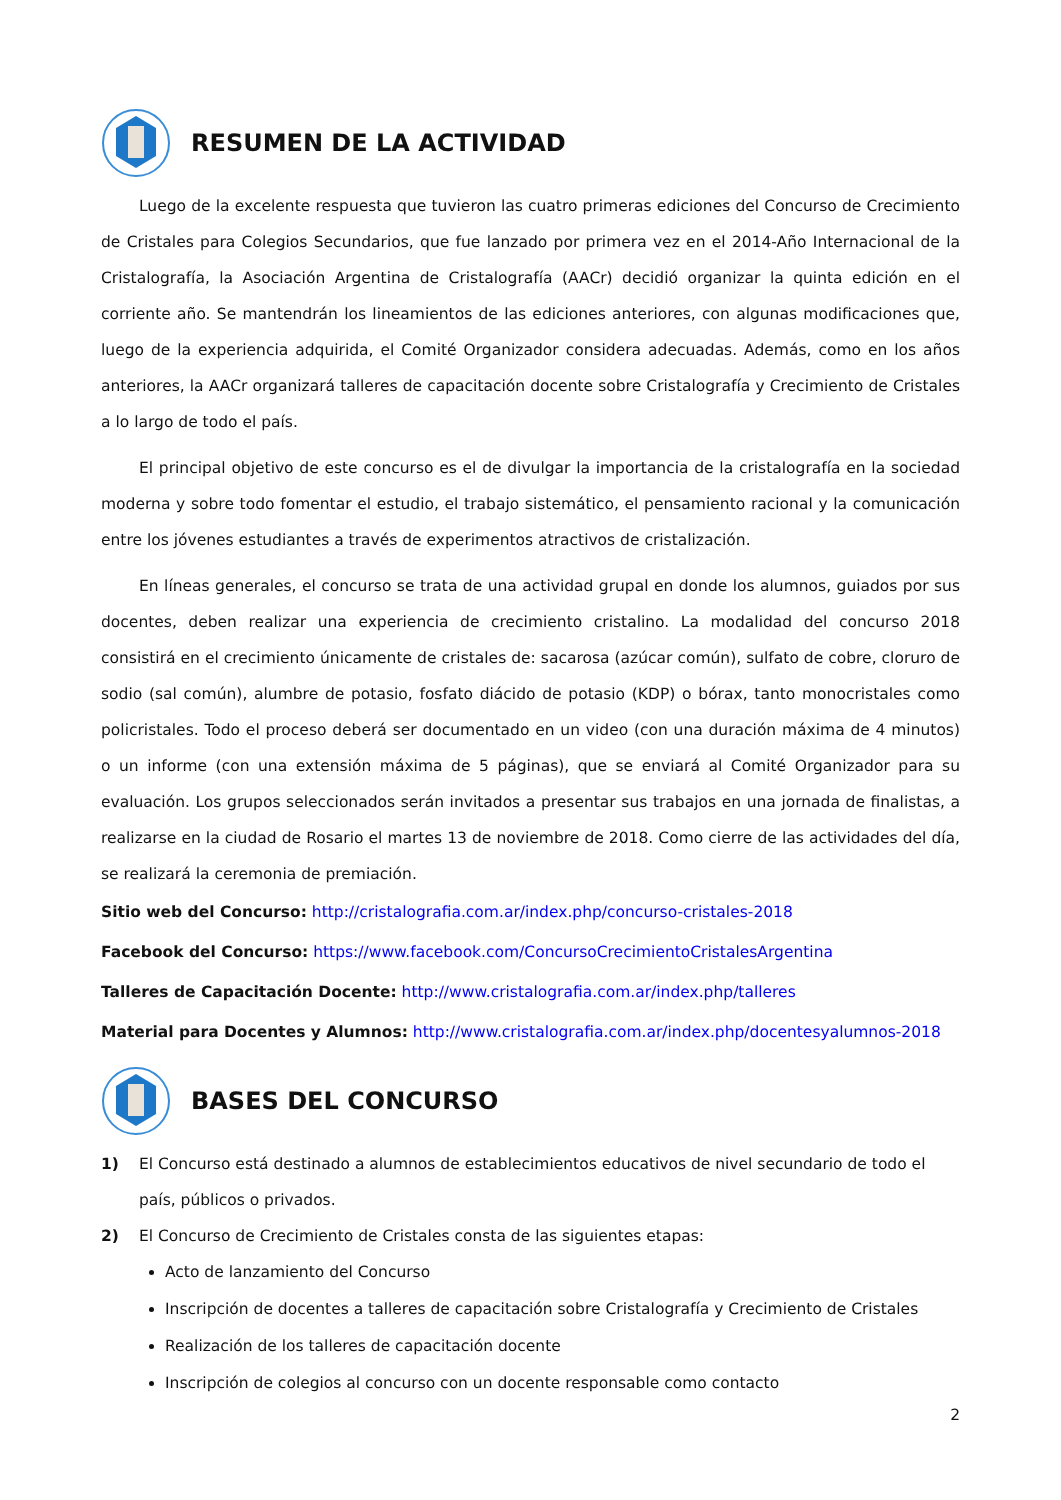RESUMEN DE LA ACTIVIDAD
Luego de la excelente respuesta que tuvieron las cuatro primeras ediciones del Concurso de Crecimiento de Cristales para Colegios Secundarios, que fue lanzado por primera vez en el 2014-Año Internacional de la Cristalografía, la Asociación Argentina de Cristalografía (AACr) decidió organizar la quinta edición en el corriente año. Se mantendrán los lineamientos de las ediciones anteriores, con algunas modificaciones que, luego de la experiencia adquirida, el Comité Organizador considera adecuadas. Además, como en los años anteriores, la AACr organizará talleres de capacitación docente sobre Cristalografía y Crecimiento de Cristales a lo largo de todo el país.
El principal objetivo de este concurso es el de divulgar la importancia de la cristalografía en la sociedad moderna y sobre todo fomentar el estudio, el trabajo sistemático, el pensamiento racional y la comunicación entre los jóvenes estudiantes a través de experimentos atractivos de cristalización.
En líneas generales, el concurso se trata de una actividad grupal en donde los alumnos, guiados por sus docentes, deben realizar una experiencia de crecimiento cristalino. La modalidad del concurso 2018 consistirá en el crecimiento únicamente de cristales de: sacarosa (azúcar común), sulfato de cobre, cloruro de sodio (sal común), alumbre de potasio, fosfato diácido de potasio (KDP) o bórax, tanto monocristales como policristales. Todo el proceso deberá ser documentado en un video (con una duración máxima de 4 minutos) o un informe (con una extensión máxima de 5 páginas), que se enviará al Comité Organizador para su evaluación. Los grupos seleccionados serán invitados a presentar sus trabajos en una jornada de finalistas, a realizarse en la ciudad de Rosario el martes 13 de noviembre de 2018. Como cierre de las actividades del día, se realizará la ceremonia de premiación.
Sitio web del Concurso: http://cristalografia.com.ar/index.php/concurso-cristales-2018
Facebook del Concurso: https://www.facebook.com/ConcursoCrecimientoCristalesArgentina
Talleres de Capacitación Docente: http://www.cristalografia.com.ar/index.php/talleres
Material para Docentes y Alumnos: http://www.cristalografia.com.ar/index.php/docentesyalumnos-2018
BASES DEL CONCURSO
1) El Concurso está destinado a alumnos de establecimientos educativos de nivel secundario de todo el país, públicos o privados.
2) El Concurso de Crecimiento de Cristales consta de las siguientes etapas:
Acto de lanzamiento del Concurso
Inscripción de docentes a talleres de capacitación sobre Cristalografía y Crecimiento de Cristales
Realización de los talleres de capacitación docente
Inscripción de colegios al concurso con un docente responsable como contacto
2